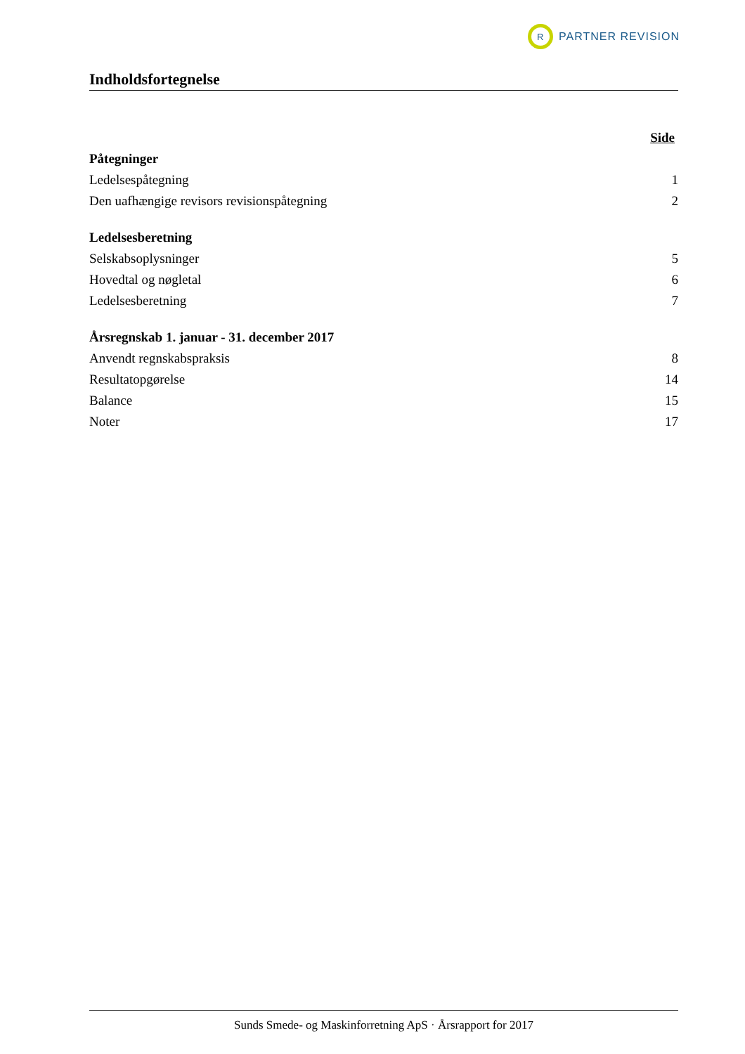R
PARTNER REVISION
Indholdsfortegnelse
Side
Påtegninger
Ledelsespåtegning 1
Den uafhængige revisors revisionspåtegning 2
Ledelsesberetning
Selskabsoplysninger 5
Hovedtal og nøgletal 6
Ledelsesberetning 7
Årsregnskab 1. januar - 31. december 2017
Anvendt regnskabspraksis 8
Resultatopgørelse 14
Balance 15
Noter 17
Sunds Smede- og Maskinforretning ApS · Årsrapport for 2017